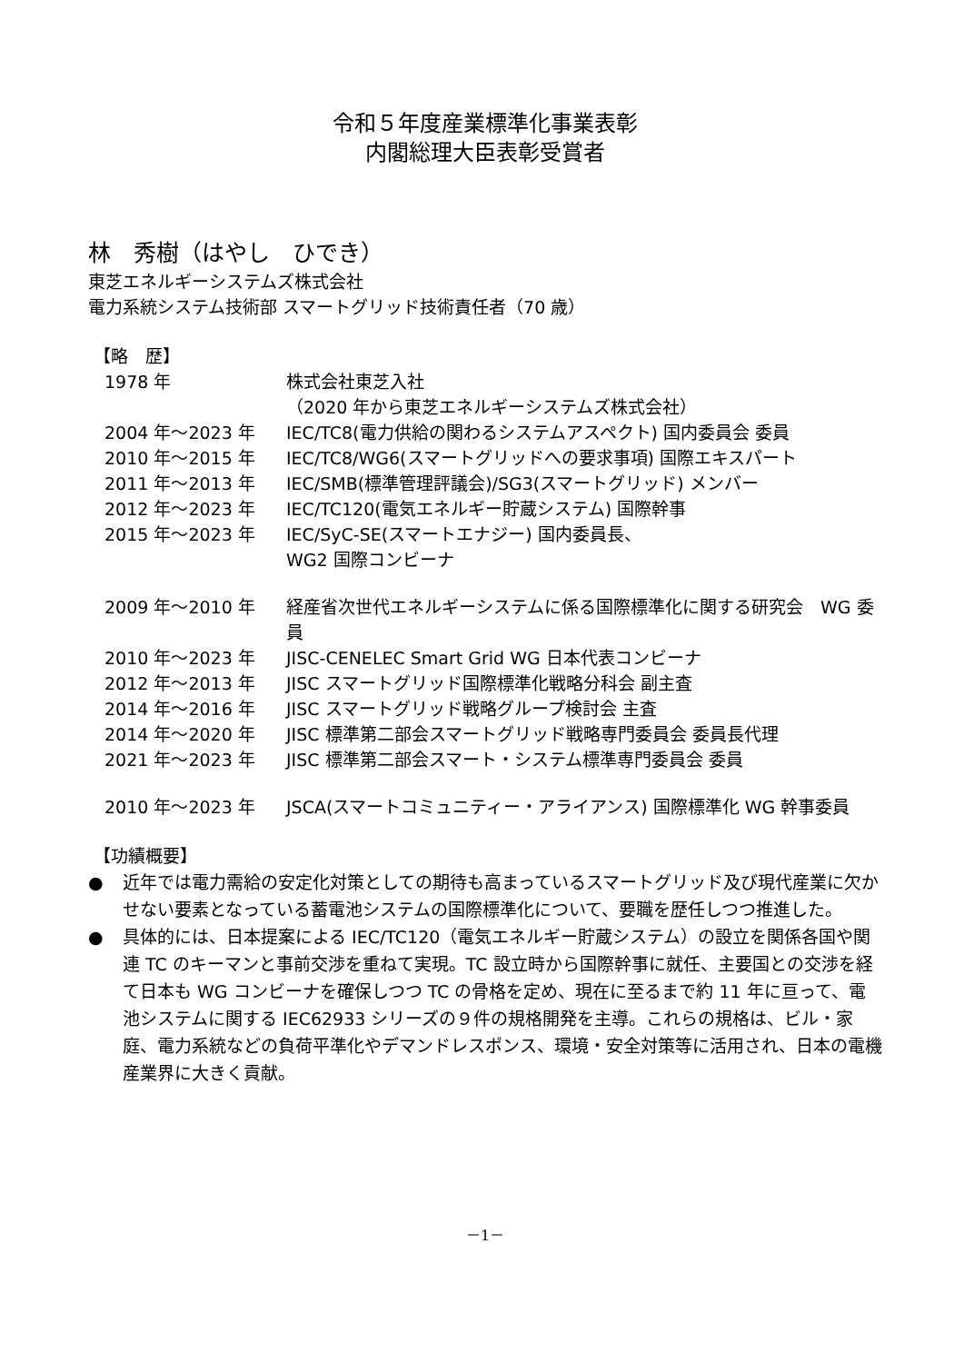令和５年度産業標準化事業表彰
内閣総理大臣表彰受賞者
林　秀樹（はやし　ひでき）
東芝エネルギーシステムズ株式会社
電力系統システム技術部 スマートグリッド技術責任者（70 歳）
【略　歴】
| 1978 年 | 株式会社東芝入社 （2020 年から東芝エネルギーシステムズ株式会社） |
| 2004 年～2023 年 | IEC/TC8(電力供給の関わるシステムアスペクト) 国内委員会 委員 |
| 2010 年～2015 年 | IEC/TC8/WG6(スマートグリッドへの要求事項) 国際エキスパート |
| 2011 年～2013 年 | IEC/SMB(標準管理評議会)/SG3(スマートグリッド) メンバー |
| 2012 年～2023 年 | IEC/TC120(電気エネルギー貯蔵システム) 国際幹事 |
| 2015 年～2023 年 | IEC/SyC-SE(スマートエナジー) 国内委員長、 WG2 国際コンビーナ |
| 2009 年～2010 年 | 経産省次世代エネルギーシステムに係る国際標準化に関する研究会 WG 委員 |
| 2010 年～2023 年 | JISC-CENELEC Smart Grid WG 日本代表コンビーナ |
| 2012 年～2013 年 | JISC スマートグリッド国際標準化戦略分科会 副主査 |
| 2014 年～2016 年 | JISC スマートグリッド戦略グループ検討会 主査 |
| 2014 年～2020 年 | JISC 標準第二部会スマートグリッド戦略専門委員会 委員長代理 |
| 2021 年～2023 年 | JISC 標準第二部会スマート・システム標準専門委員会 委員 |
| 2010 年～2023 年 | JSCA(スマートコミュニティー・アライアンス) 国際標準化 WG 幹事委員 |
【功績概要】
● 近年では電力需給の安定化対策としての期待も高まっているスマートグリッド及び現代産業に欠かせない要素となっている蓄電池システムの国際標準化について、要職を歴任しつつ推進した。
● 具体的には、日本提案による IEC/TC120（電気エネルギー貯蔵システム）の設立を関係各国や関連 TC のキーマンと事前交渉を重ねて実現。TC 設立時から国際幹事に就任、主要国との交渉を経て日本も WG コンビーナを確保しつつ TC の骨格を定め、現在に至るまで約 11 年に亘って、電池システムに関する IEC62933 シリーズの９件の規格開発を主導。これらの規格は、ビル・家庭、電力系統などの負荷平準化やデマンドレスポンス、環境・安全対策等に活用され、日本の電機産業界に大きく貢献。
－1－